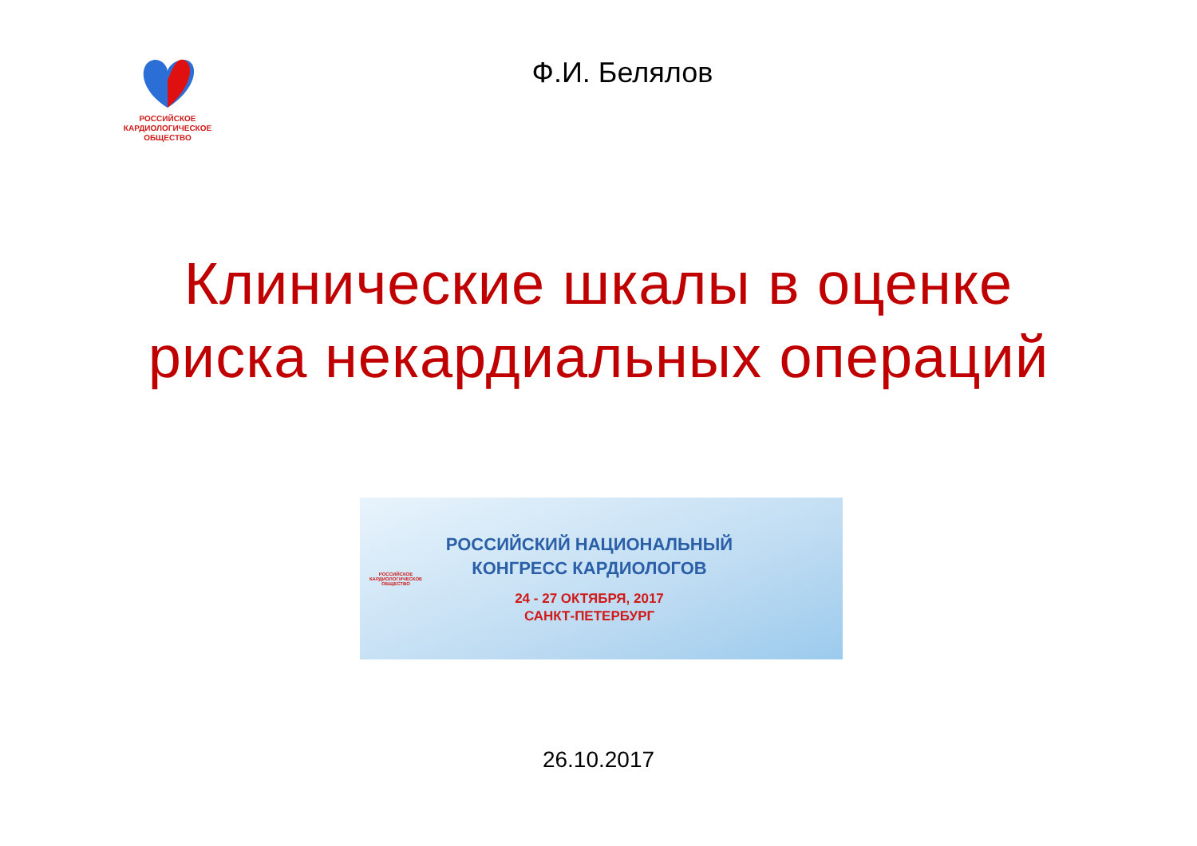РОССИЙСКОЕ
КАРДИОЛОГИЧЕСКОЕ
ОБЩЕСТВО
Ф.И. Белялов
Клинические шкалы в оценке
риска некардиальных операций
РОССИЙСКОЕ
КАРДИОЛОГИЧЕСКОЕ
ОБЩЕСТВО
РОССИЙСКИЙ НАЦИОНАЛЬНЫЙ
КОНГРЕСС КАРДИОЛОГОВ
24 - 27 ОКТЯБРЯ, 2017
САНКТ-ПЕТЕРБУРГ
26.10.2017